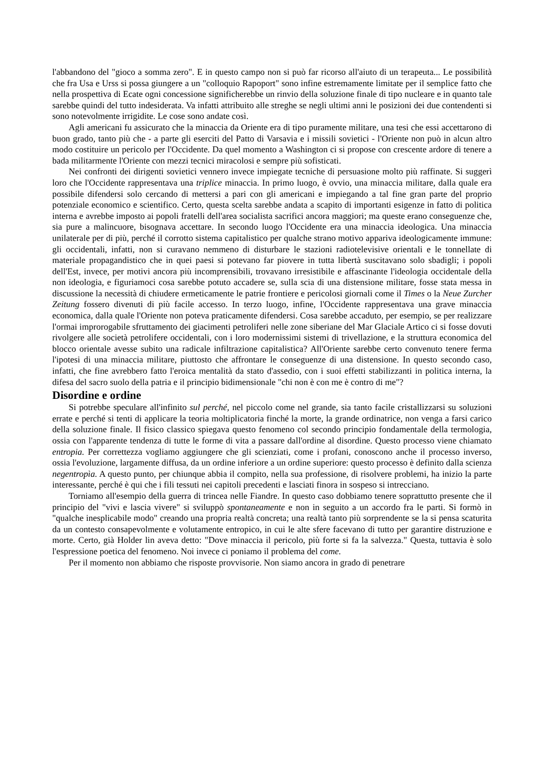l'abbandono del "gioco a somma zero". E in questo campo non si può far ricorso all'aiuto di un terapeuta... Le possibilità che fra Usa e Urss si possa giungere a un "colloquio Rapoport" sono infine estremamente limitate per il semplice fatto che nella prospettiva di Ecate ogni concessione significherebbe un rinvio della soluzione finale di tipo nucleare e in quanto tale sarebbe quindi del tutto indesiderata. Va infatti attribuito alle streghe se negli ultimi anni le posizioni dei due contendenti si sono notevolmente irrigidite. Le cose sono andate così.
Agli americani fu assicurato che la minaccia da Oriente era di tipo puramente militare, una tesi che essi accettarono di buon grado, tanto più che - a parte gli eserciti del Patto di Varsavia e i missili sovietici - l'Oriente non può in alcun altro modo costituire un pericolo per l'Occidente. Da quel momento a Washington ci si propose con crescente ardore di tenere a bada militarmente l'Oriente con mezzi tecnici miracolosi e sempre più sofisticati.
Nei confronti dei dirigenti sovietici vennero invece impiegate tecniche di persuasione molto più raffinate. Si suggerì loro che l'Occidente rappresentava una triplice minaccia. In primo luogo, è ovvio, una minaccia militare, dalla quale era possibile difendersi solo cercando di mettersi a pari con gli americani e impiegando a tal fine gran parte del proprio potenziale economico e scientifico. Certo, questa scelta sarebbe andata a scapito di importanti esigenze in fatto di politica interna e avrebbe imposto ai popoli fratelli dell'area socialista sacrifici ancora maggiori; ma queste erano conseguenze che, sia pure a malincuore, bisognava accettare. In secondo luogo l'Occidente era una minaccia ideologica. Una minaccia unilaterale per di più, perché il corrotto sistema capitalistico per qualche strano motivo appariva ideologicamente immune: gli occidentali, infatti, non si curavano nemmeno di disturbare le stazioni radiotelevisive orientali e le tonnellate di materiale propagandistico che in quei paesi si potevano far piovere in tutta libertà suscitavano solo sbadigli; i popoli dell'Est, invece, per motivi ancora più incomprensibili, trovavano irresistibile e affascinante l'ideologia occidentale della non ideologia, e figuriamoci cosa sarebbe potuto accadere se, sulla scia di una distensione militare, fosse stata messa in discussione la necessità di chiudere ermeticamente le patrie frontiere e pericolosi giornali come il Times o la Neue Zurcher Zeitung fossero divenuti di più facile accesso. In terzo luogo, infine, l'Occidente rappresentava una grave minaccia economica, dalla quale l'Oriente non poteva praticamente difendersi. Cosa sarebbe accaduto, per esempio, se per realizzare l'ormai improrogabile sfruttamento dei giacimenti petroliferi nelle zone siberiane del Mar Glaciale Artico ci si fosse dovuti rivolgere alle società petrolifere occidentali, con i loro modernissimi sistemi di trivellazione, e la struttura economica del blocco orientale avesse subito una radicale infiltrazione capitalistica? All'Oriente sarebbe certo convenuto tenere ferma l'ipotesi di una minaccia militare, piuttosto che affrontare le conseguenze di una distensione. In questo secondo caso, infatti, che fine avrebbero fatto l'eroica mentalità da stato d'assedio, con i suoi effetti stabilizzanti in politica interna, la difesa del sacro suolo della patria e il principio bidimensionale "chi non è con me è contro di me"?
Disordine e ordine
Si potrebbe speculare all'infinito sul perché, nel piccolo come nel grande, sia tanto facile cristallizzarsi su soluzioni errate e perché si tenti di applicare la teoria moltiplicatoria finché la morte, la grande ordinatrice, non venga a farsi carico della soluzione finale. Il fisico classico spiegava questo fenomeno col secondo principio fondamentale della termologia, ossia con l'apparente tendenza di tutte le forme di vita a passare dall'ordine al disordine. Questo processo viene chiamato entropia. Per correttezza vogliamo aggiungere che gli scienziati, come i profani, conoscono anche il processo inverso, ossia l'evoluzione, largamente diffusa, da un ordine inferiore a un ordine superiore: questo processo è definito dalla scienza negentropìa. A questo punto, per chiunque abbia il compito, nella sua professione, di risolvere problemi, ha inizio la parte interessante, perché è qui che i fili tessuti nei capitoli precedenti e lasciati finora in sospeso si intrecciano.
Torniamo all'esempio della guerra di trincea nelle Fiandre. In questo caso dobbiamo tenere soprattutto presente che il principio del "vivi e lascia vivere" si sviluppò spontaneamente e non in seguito a un accordo fra le parti. Si formò in "qualche inesplicabile modo" creando una propria realtà concreta; una realtà tanto più sorprendente se la si pensa scaturita da un contesto consapevolmente e volutamente entropico, in cui le alte sfere facevano di tutto per garantire distruzione e morte. Certo, già Holder lin aveva detto: "Dove minaccia il pericolo, più forte si fa la salvezza." Questa, tuttavia è solo l'espressione poetica del fenomeno. Noi invece ci poniamo il problema del come.
Per il momento non abbiamo che risposte provvisorie. Non siamo ancora in grado di penetrare